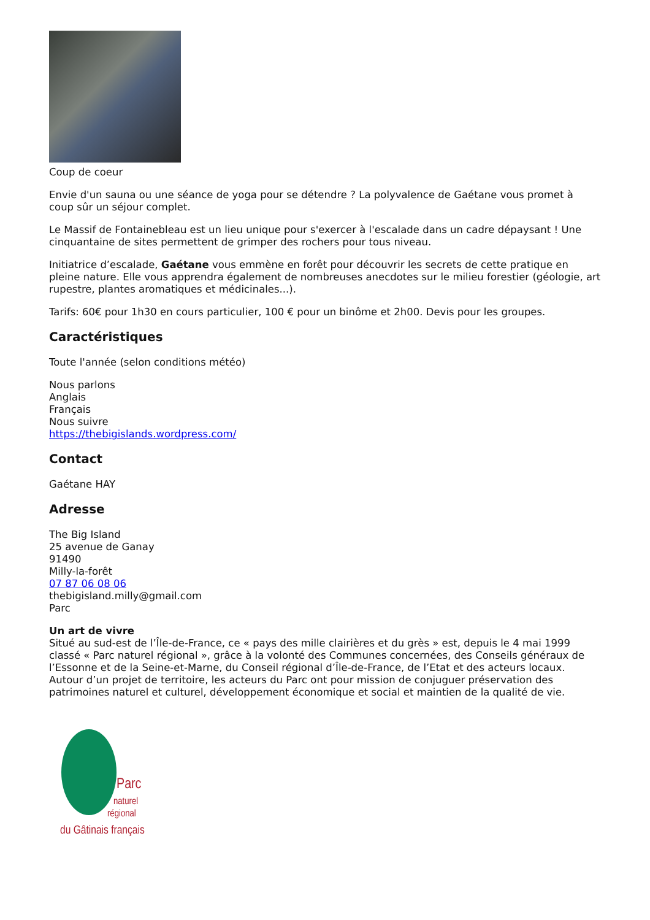Coup de coeur
Envie d'un sauna ou une séance de yoga pour se détendre ? La polyvalence de Gaétane vous promet à coup sûr un séjour complet.
Le Massif de Fontainebleau est un lieu unique pour s'exercer à l'escalade dans un cadre dépaysant ! Une cinquantaine de sites permettent de grimper des rochers pour tous niveau.
Initiatrice d’escalade, Gaétane vous emmène en forêt pour découvrir les secrets de cette pratique en pleine nature. Elle vous apprendra également de nombreuses anecdotes sur le milieu forestier (géologie, art rupestre, plantes aromatiques et médicinales...).
Tarifs: 60€ pour 1h30 en cours particulier, 100 € pour un binôme et 2h00. Devis pour les groupes.
Caractéristiques
Toute l'année (selon conditions météo)
Nous parlons
Anglais
Français
Nous suivre
https://thebigislands.wordpress.com/
Contact
Gaétane HAY
Adresse
The Big Island
25 avenue de Ganay
91490
Milly-la-forêt
07 87 06 08 06
thebigisland.milly@gmail.com
Parc
Un art de vivre
Situé au sud-est de l’Île-de-France, ce « pays des mille clairières et du grès » est, depuis le 4 mai 1999 classé « Parc naturel régional », grâce à la volonté des Communes concernées, des Conseils généraux de l’Essonne et de la Seine-et-Marne, du Conseil régional d’Île-de-France, de l’Etat et des acteurs locaux. Autour d’un projet de territoire, les acteurs du Parc ont pour mission de conjuguer préservation des patrimoines naturel et culturel, développement économique et social et maintien de la qualité de vie.
Parc
naturel
régional
du Gâtinais français